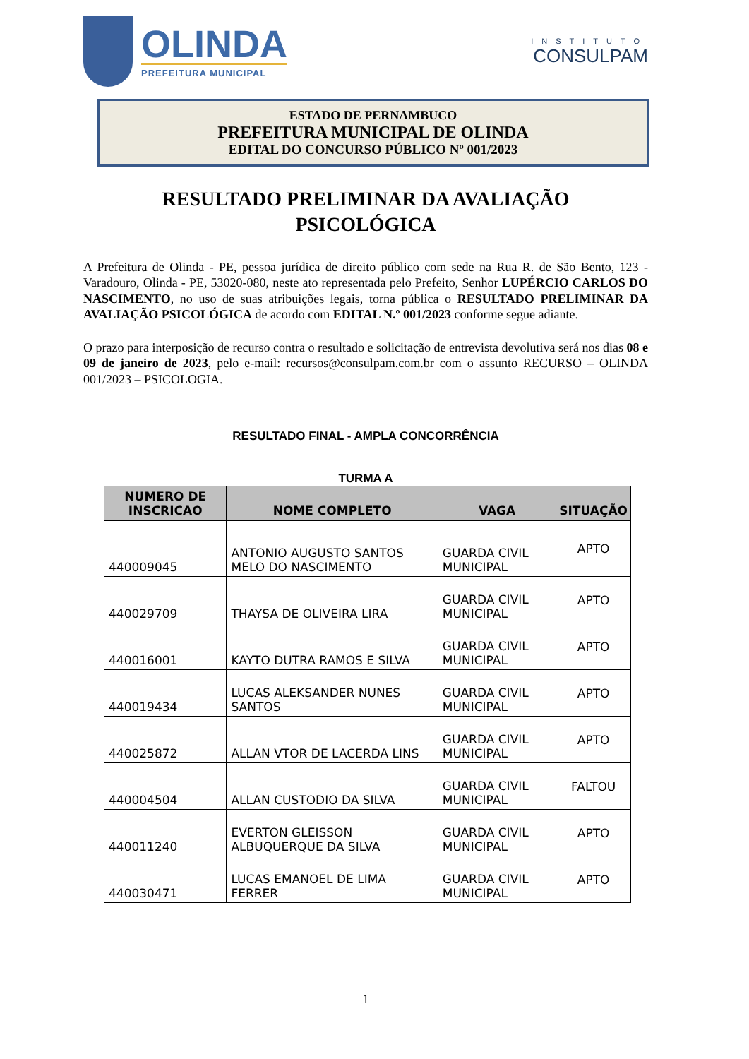OLINDA
PREFEITURA MUNICIPAL
INSTITUTO
CONSULPAM
ESTADO DE PERNAMBUCO
PREFEITURA MUNICIPAL DE OLINDA
EDITAL DO CONCURSO PÚBLICO Nº 001/2023
RESULTADO PRELIMINAR DA AVALIAÇÃO
PSICOLÓGICA
A Prefeitura de Olinda - PE, pessoa jurídica de direito público com sede na Rua R. de São Bento, 123 - Varadouro, Olinda - PE, 53020-080, neste ato representada pelo Prefeito, Senhor LUPÉRCIO CARLOS DO NASCIMENTO, no uso de suas atribuições legais, torna pública o RESULTADO PRELIMINAR DA AVALIAÇÃO PSICOLÓGICA de acordo com EDITAL N.º 001/2023 conforme segue adiante.
O prazo para interposição de recurso contra o resultado e solicitação de entrevista devolutiva será nos dias 08 e 09 de janeiro de 2023, pelo e-mail: recursos@consulpam.com.br com o assunto RECURSO – OLINDA 001/2023 – PSICOLOGIA.
RESULTADO FINAL - AMPLA CONCORRÊNCIA
TURMA A
| NUMERO DE INSCRICAO | NOME COMPLETO | VAGA | SITUAÇÃO |
| --- | --- | --- | --- |
| 440009045 | ANTONIO AUGUSTO SANTOS MELO DO NASCIMENTO | GUARDA CIVIL MUNICIPAL | APTO |
| 440029709 | THAYSA DE OLIVEIRA LIRA | GUARDA CIVIL MUNICIPAL | APTO |
| 440016001 | KAYTO DUTRA RAMOS E SILVA | GUARDA CIVIL MUNICIPAL | APTO |
| 440019434 | LUCAS ALEKSANDER NUNES SANTOS | GUARDA CIVIL MUNICIPAL | APTO |
| 440025872 | ALLAN VTOR DE LACERDA LINS | GUARDA CIVIL MUNICIPAL | APTO |
| 440004504 | ALLAN CUSTODIO DA SILVA | GUARDA CIVIL MUNICIPAL | FALTOU |
| 440011240 | EVERTON GLEISSON ALBUQUERQUE DA SILVA | GUARDA CIVIL MUNICIPAL | APTO |
| 440030471 | LUCAS EMANOEL DE LIMA FERRER | GUARDA CIVIL MUNICIPAL | APTO |
1